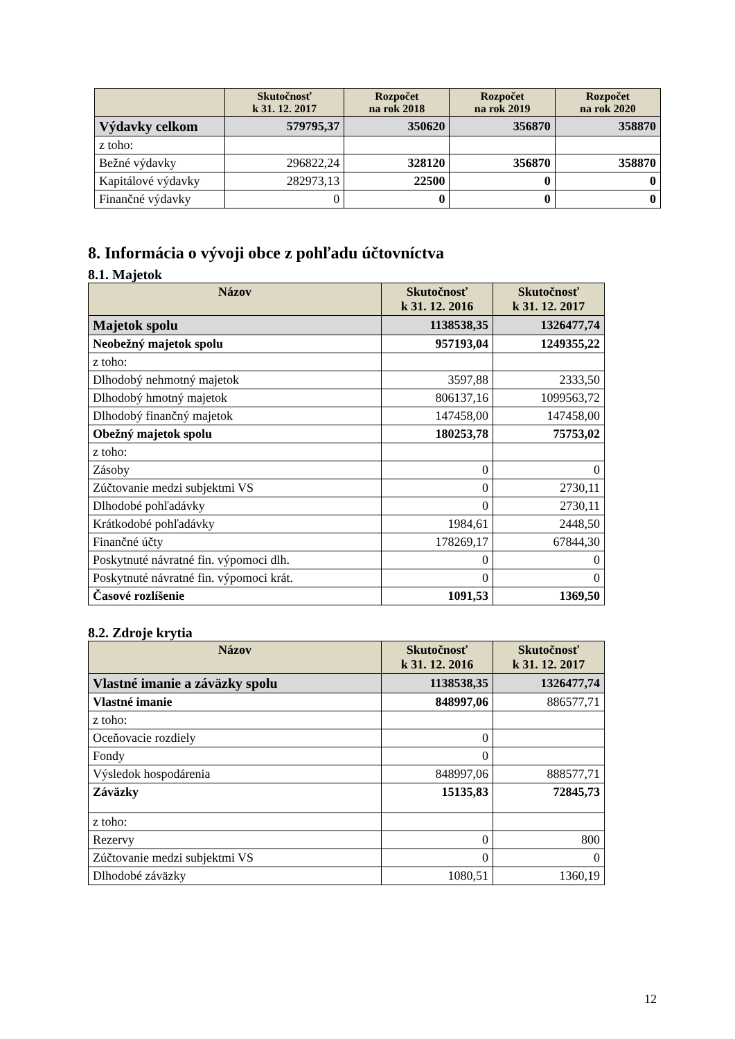| | Skutočnosť k 31. 12. 2017 | Rozpočet na rok 2018 | Rozpočet na rok 2019 | Rozpočet na rok 2020 |
| --- | --- | --- | --- | --- |
| Výdavky celkom | 579795,37 | 350620 | 356870 | 358870 |
| z toho: | | | | |
| Bežné výdavky | 296822,24 | 328120 | 356870 | 358870 |
| Kapitálové výdavky | 282973,13 | 22500 | 0 | 0 |
| Finančné výdavky | 0 | 0 | 0 | 0 |
8. Informácia o vývoji obce z pohľadu účtovníctva
8.1. Majetok
| Názov | Skutočnosť k 31. 12. 2016 | Skutočnosť k 31. 12. 2017 |
| --- | --- | --- |
| Majetok spolu | 1138538,35 | 1326477,74 |
| Neobežný majetok spolu | 957193,04 | 1249355,22 |
| z toho: | | |
| Dlhodobý nehmotný majetok | 3597,88 | 2333,50 |
| Dlhodobý hmotný majetok | 806137,16 | 1099563,72 |
| Dlhodobý finančný majetok | 147458,00 | 147458,00 |
| Obežný majetok spolu | 180253,78 | 75753,02 |
| z toho: | | |
| Zásoby | 0 | 0 |
| Zúčtovanie medzi subjektmi VS | 0 | 2730,11 |
| Dlhodobé pohľadávky | 0 | 2730,11 |
| Krátkodobé pohľadávky | 1984,61 | 2448,50 |
| Finančné účty | 178269,17 | 67844,30 |
| Poskytnuté návratné fin. výpomoci dlh. | 0 | 0 |
| Poskytnuté návratné fin. výpomoci krát. | 0 | 0 |
| Časové rozlíšenie | 1091,53 | 1369,50 |
8.2. Zdroje krytia
| Názov | Skutočnosť k 31. 12. 2016 | Skutočnosť k 31. 12. 2017 |
| --- | --- | --- |
| Vlastné imanie a záväzky spolu | 1138538,35 | 1326477,74 |
| Vlastné imanie | 848997,06 | 886577,71 |
| z toho: | | |
| Oceňovacie rozdiely | 0 | |
| Fondy | 0 | |
| Výsledok hospodárenia | 848997,06 | 888577,71 |
| Záväzky | 15135,83 | 72845,73 |
| z toho: | | |
| Rezervy | 0 | 800 |
| Zúčtovanie medzi subjektmi VS | 0 | 0 |
| Dlhodobé záväzky | 1080,51 | 1360,19 |
12